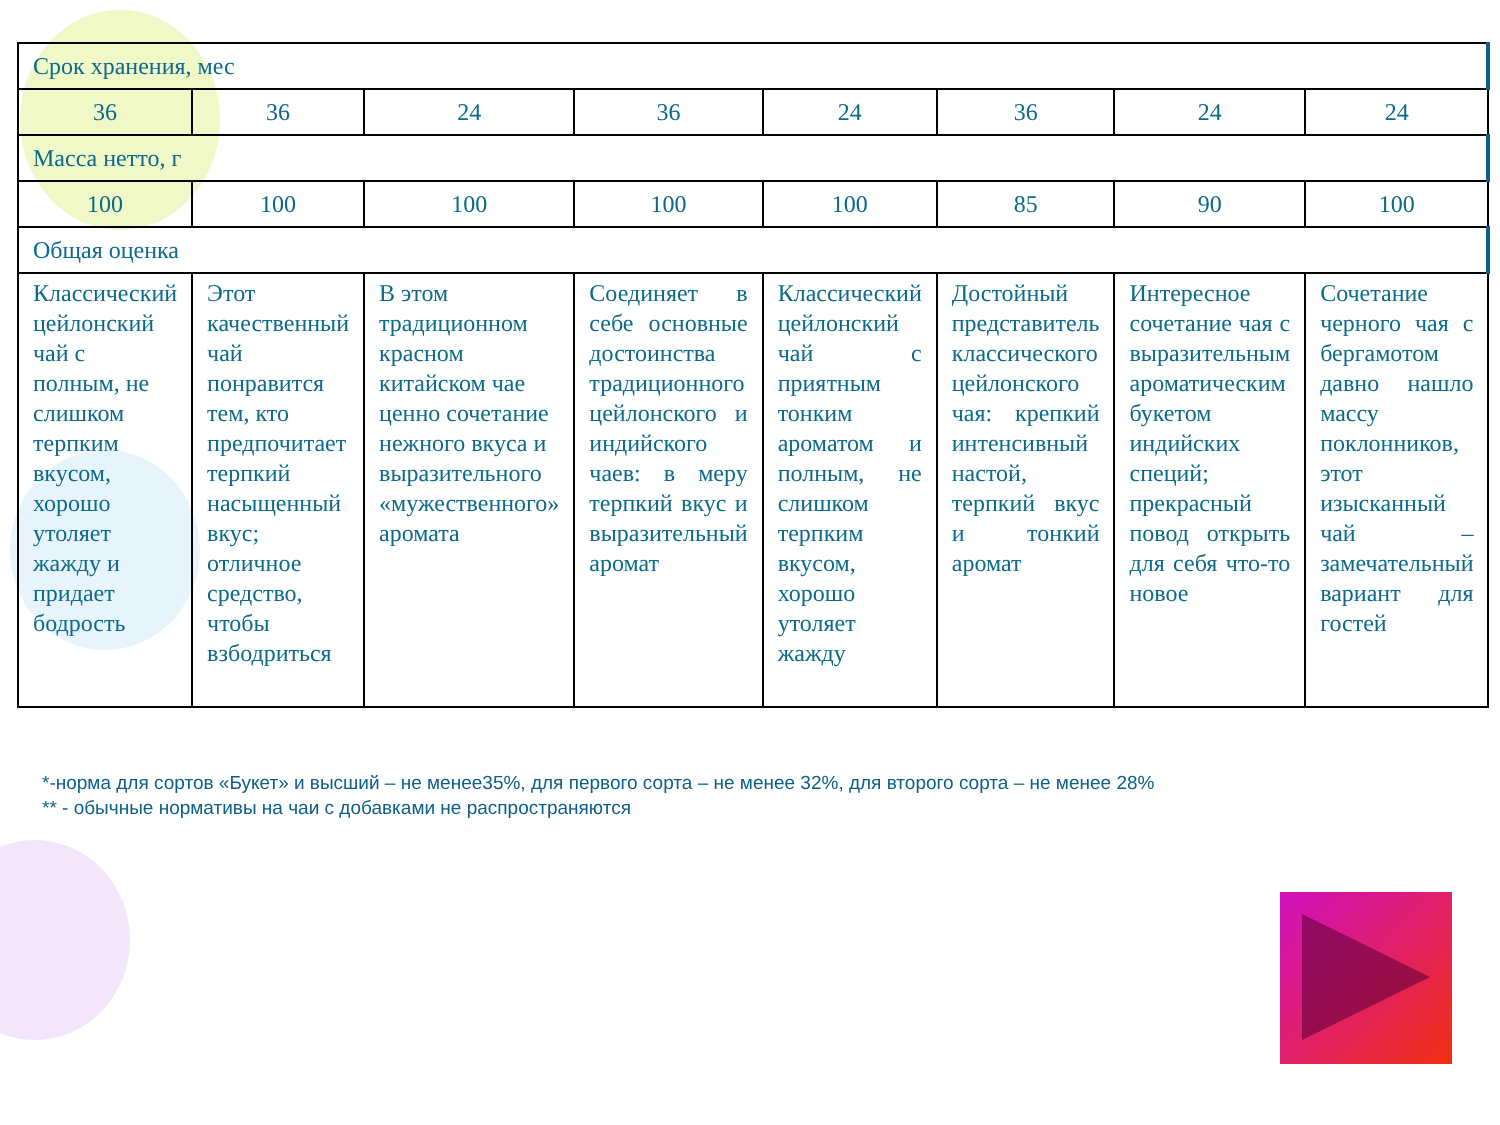| Срок хранения, мес | | | | | | | |
| 36 | 36 | 24 | 36 | 24 | 36 | 24 | 24 |
| Масса нетто, г | | | | | | | |
| 100 | 100 | 100 | 100 | 100 | 85 | 90 | 100 |
| Общая оценка | | | | | | | |
| Классический цейлонский чай с полным, не слишком терпким вкусом, хорошо утоляет жажду и придает бодрость | Этот качественный чай понравится тем, кто предпочитает терпкий насыщенный вкус; отличное средство, чтобы взбодриться | В этом традиционном красном китайском чае ценно сочетание нежного вкуса и выразительного «мужественного» аромата | Соединяет в себе основные достоинства традиционного цейлонского и индийского чаев: в меру терпкий вкус и выразительный аромат | Классический цейлонский чай с приятным тонким ароматом и полным, не слишком терпким вкусом, хорошо утоляет жажду | Достойный представитель классического цейлонского чая: крепкий интенсивный настой, терпкий вкус и тонкий аромат | Интересное сочетание чая с выразительным ароматическим букетом индийских специй; прекрасный повод открыть для себя что-то новое | Сочетание черного чая с бергамотом давно нашло массу поклонников, этот изысканный чай – замечательный вариант для гостей |
*-норма для сортов «Букет» и высший – не менее35%, для первого сорта – не менее 32%, для второго сорта – не менее 28%
** - обычные нормативы на чаи с добавками не распространяются